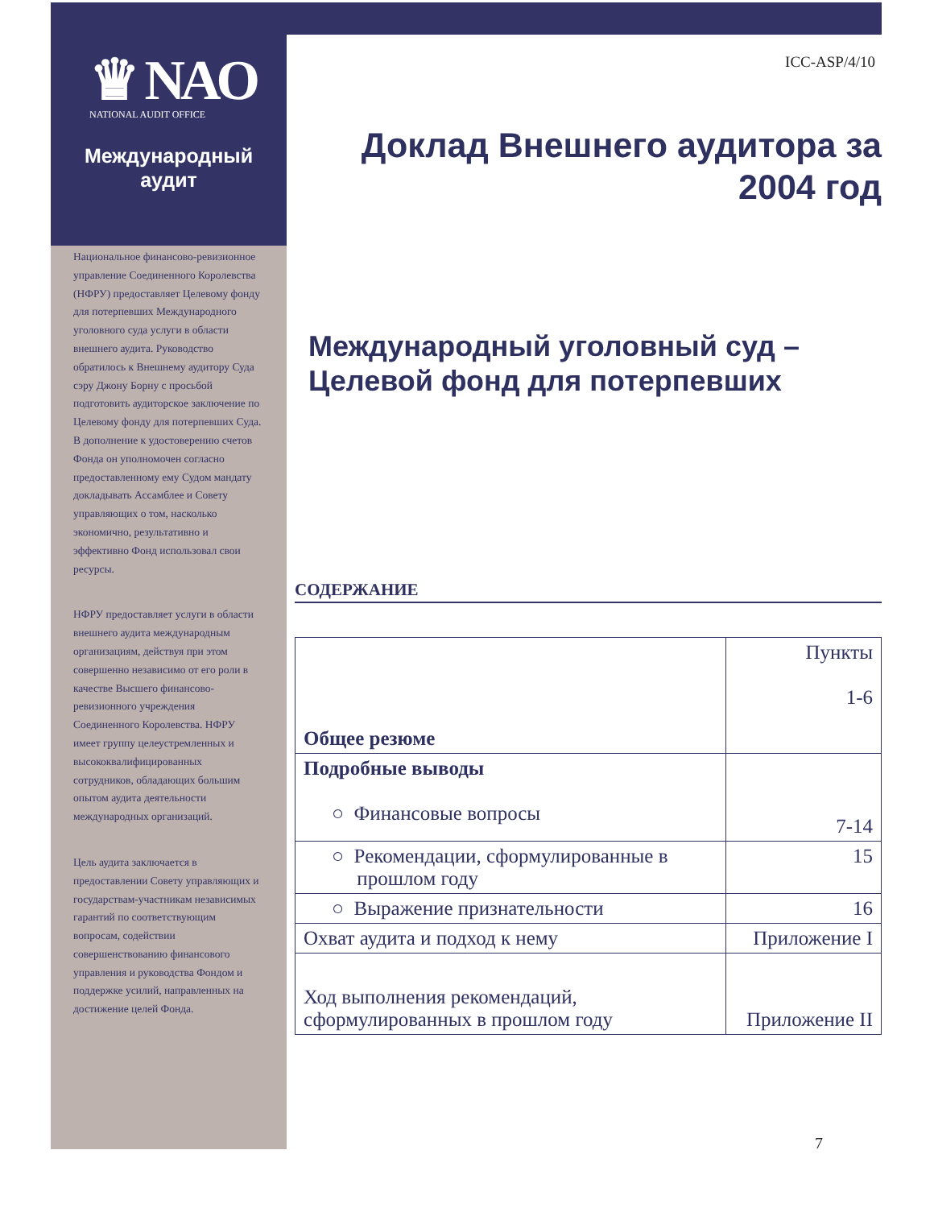♛ NAO
NATIONAL AUDIT OFFICE
Международный
аудит
Национальное финансово-ревизионное управление Соединенного Королевства (НФРУ) предоставляет Целевому фонду для потерпевших Международного уголовного суда услуги в области внешнего аудита. Руководство обратилось к Внешнему аудитору Суда сэру Джону Борну с просьбой подготовить аудиторское заключение по Целевому фонду для потерпевших Суда. В дополнение к удостоверению счетов Фонда он уполномочен согласно предоставленному ему Судом мандату докладывать Ассамблее и Совету управляющих о том, насколько экономично, результативно и эффективно Фонд использовал свои ресурсы.
НФРУ предоставляет услуги в области внешнего аудита международным организациям, действуя при этом совершенно независимо от его роли в качестве Высшего финансово-ревизионного учреждения Соединенного Королевства. НФРУ имеет группу целеустремленных и высококвалифицированных сотрудников, обладающих большим опытом аудита деятельности международных организаций.
Цель аудита заключается в предоставлении Совету управляющих и государствам-участникам независимых гарантий по соответствующим вопросам, содействии совершенствованию финансового управления и руководства Фондом и поддержке усилий, направленных на достижение целей Фонда.
ICC-ASP/4/10
Доклад Внешнего аудитора за 2004 год
Международный уголовный суд – Целевой фонд для потерпевших
СОДЕРЖАНИЕ
| Общее резюме | Пункты 1-6 |
| Подробные выводы ○ Финансовые вопросы | 7-14 |
| ○ Рекомендации, сформулированные в прошлом году | 15 |
| ○ Выражение признательности | 16 |
| Охват аудита и подход к нему | Приложение I |
| Ход выполнения рекомендаций, сформулированных в прошлом году | Приложение II |
7